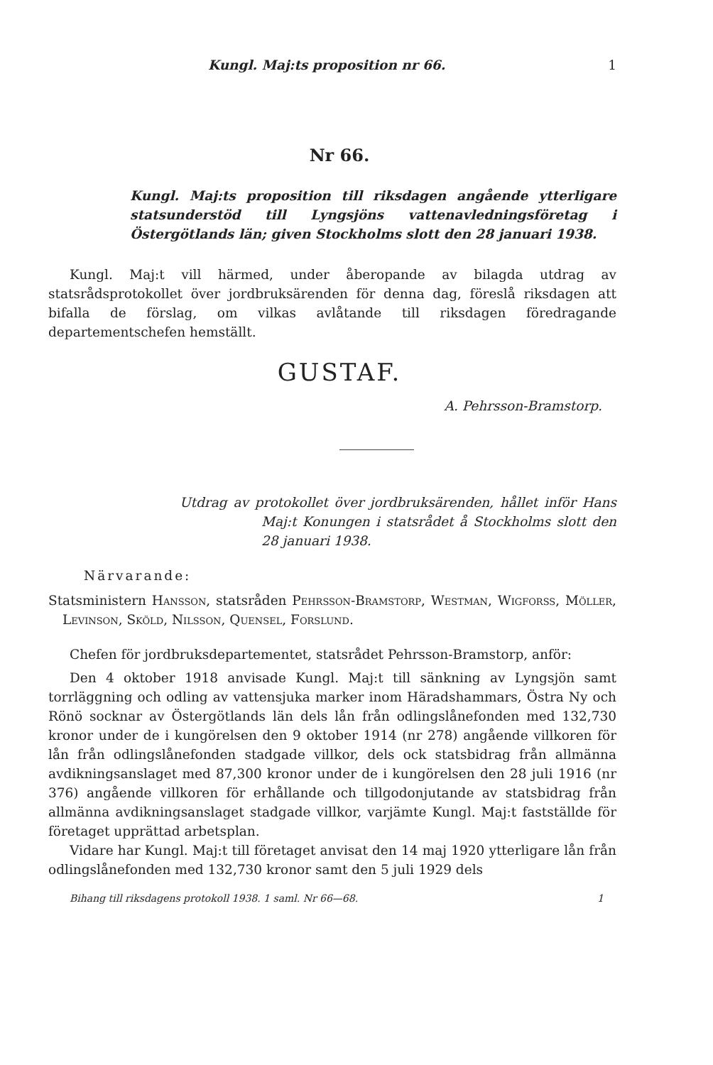Kungl. Maj:ts proposition nr 66. 1
Nr 66.
Kungl. Maj:ts proposition till riksdagen angående ytterligare statsunderstöd till Lyngsjöns vattenavledningsföretag i Östergötlands län; given Stockholms slott den 28 januari 1938.
Kungl. Maj:t vill härmed, under åberopande av bilagda utdrag av statsrådsprotokollet över jordbruksärenden för denna dag, föreslå riksdagen att bifalla de förslag, om vilkas avlåtande till riksdagen föredragande departementschefen hemställt.
GUSTAF.
A. Pehrsson-Bramstorp.
Utdrag av protokollet över jordbruksärenden, hållet inför Hans Maj:t Konungen i statsrådet å Stockholms slott den 28 januari 1938.
Närvarande:
Statsministern Hansson, statsråden Pehrsson-Bramstorp, Westman, Wigforss, Möller, Levinson, Sköld, Nilsson, Quensel, Forslund.
Chefen för jordbruksdepartementet, statsrådet Pehrsson-Bramstorp, anför:
Den 4 oktober 1918 anvisade Kungl. Maj:t till sänkning av Lyngsjön samt torrläggning och odling av vattensjuka marker inom Häradshammars, Östra Ny och Rönö socknar av Östergötlands län dels lån från odlingslånefonden med 132,730 kronor under de i kungörelsen den 9 oktober 1914 (nr 278) angående villkoren för lån från odlingslånefonden stadgade villkor, dels ock statsbidrag från allmänna avdikningsanslaget med 87,300 kronor under de i kungörelsen den 28 juli 1916 (nr 376) angående villkoren för erhållande och tillgodonjutande av statsbidrag från allmänna avdikningsanslaget stadgade villkor, varjämte Kungl. Maj:t fastställde för företaget upprättad arbetsplan.
Vidare har Kungl. Maj:t till företaget anvisat den 14 maj 1920 ytterligare lån från odlingslånefonden med 132,730 kronor samt den 5 juli 1929 dels
Bihang till riksdagens protokoll 1938. 1 saml. Nr 66—68. 1